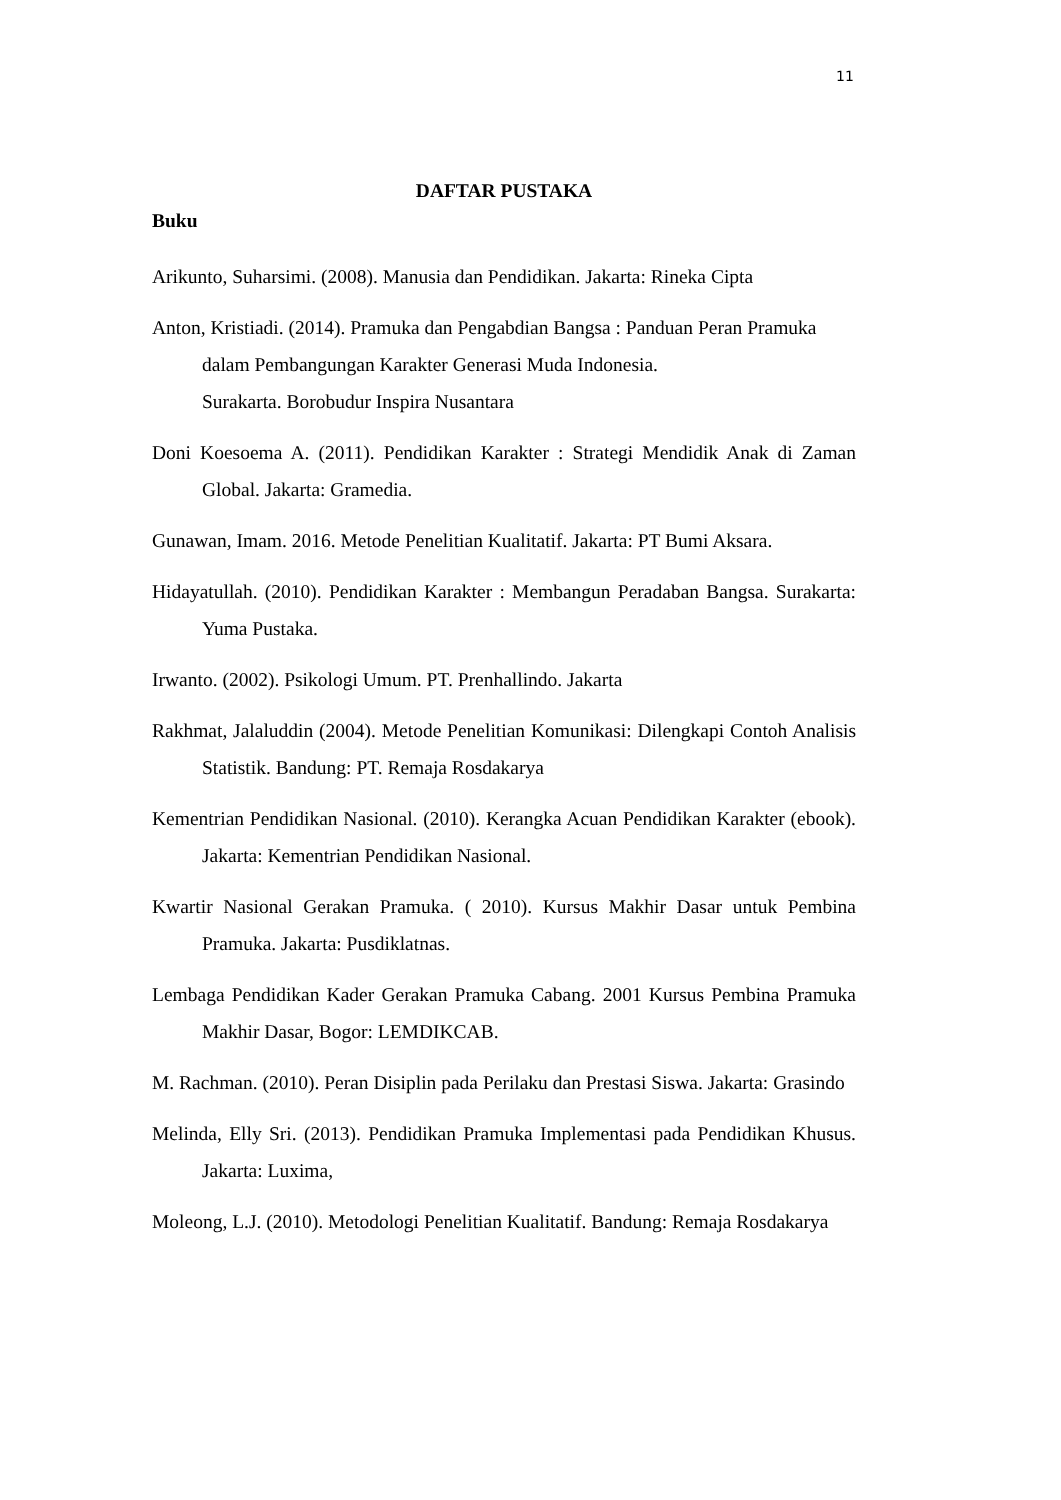11
DAFTAR PUSTAKA
Buku
Arikunto, Suharsimi. (2008). Manusia dan Pendidikan. Jakarta: Rineka Cipta
Anton, Kristiadi. (2014). Pramuka dan Pengabdian Bangsa : Panduan Peran Pramuka dalam Pembangungan Karakter Generasi Muda Indonesia.
Surakarta. Borobudur Inspira Nusantara
Doni Koesoema A. (2011). Pendidikan Karakter : Strategi Mendidik Anak di Zaman Global. Jakarta: Gramedia.
Gunawan, Imam. 2016. Metode Penelitian Kualitatif. Jakarta: PT Bumi Aksara.
Hidayatullah. (2010). Pendidikan Karakter : Membangun Peradaban Bangsa. Surakarta: Yuma Pustaka.
Irwanto. (2002). Psikologi Umum. PT. Prenhallindo. Jakarta
Rakhmat, Jalaluddin (2004). Metode Penelitian Komunikasi: Dilengkapi Contoh Analisis Statistik. Bandung: PT. Remaja Rosdakarya
Kementrian Pendidikan Nasional. (2010). Kerangka Acuan Pendidikan Karakter (ebook). Jakarta: Kementrian Pendidikan Nasional.
Kwartir Nasional Gerakan Pramuka. ( 2010). Kursus Makhir Dasar untuk Pembina Pramuka. Jakarta: Pusdiklatnas.
Lembaga Pendidikan Kader Gerakan Pramuka Cabang. 2001 Kursus Pembina Pramuka Makhir Dasar, Bogor: LEMDIKCAB.
M. Rachman. (2010). Peran Disiplin pada Perilaku dan Prestasi Siswa. Jakarta: Grasindo
Melinda, Elly Sri. (2013). Pendidikan Pramuka Implementasi pada Pendidikan Khusus. Jakarta: Luxima,
Moleong, L.J. (2010). Metodologi Penelitian Kualitatif. Bandung: Remaja Rosdakarya